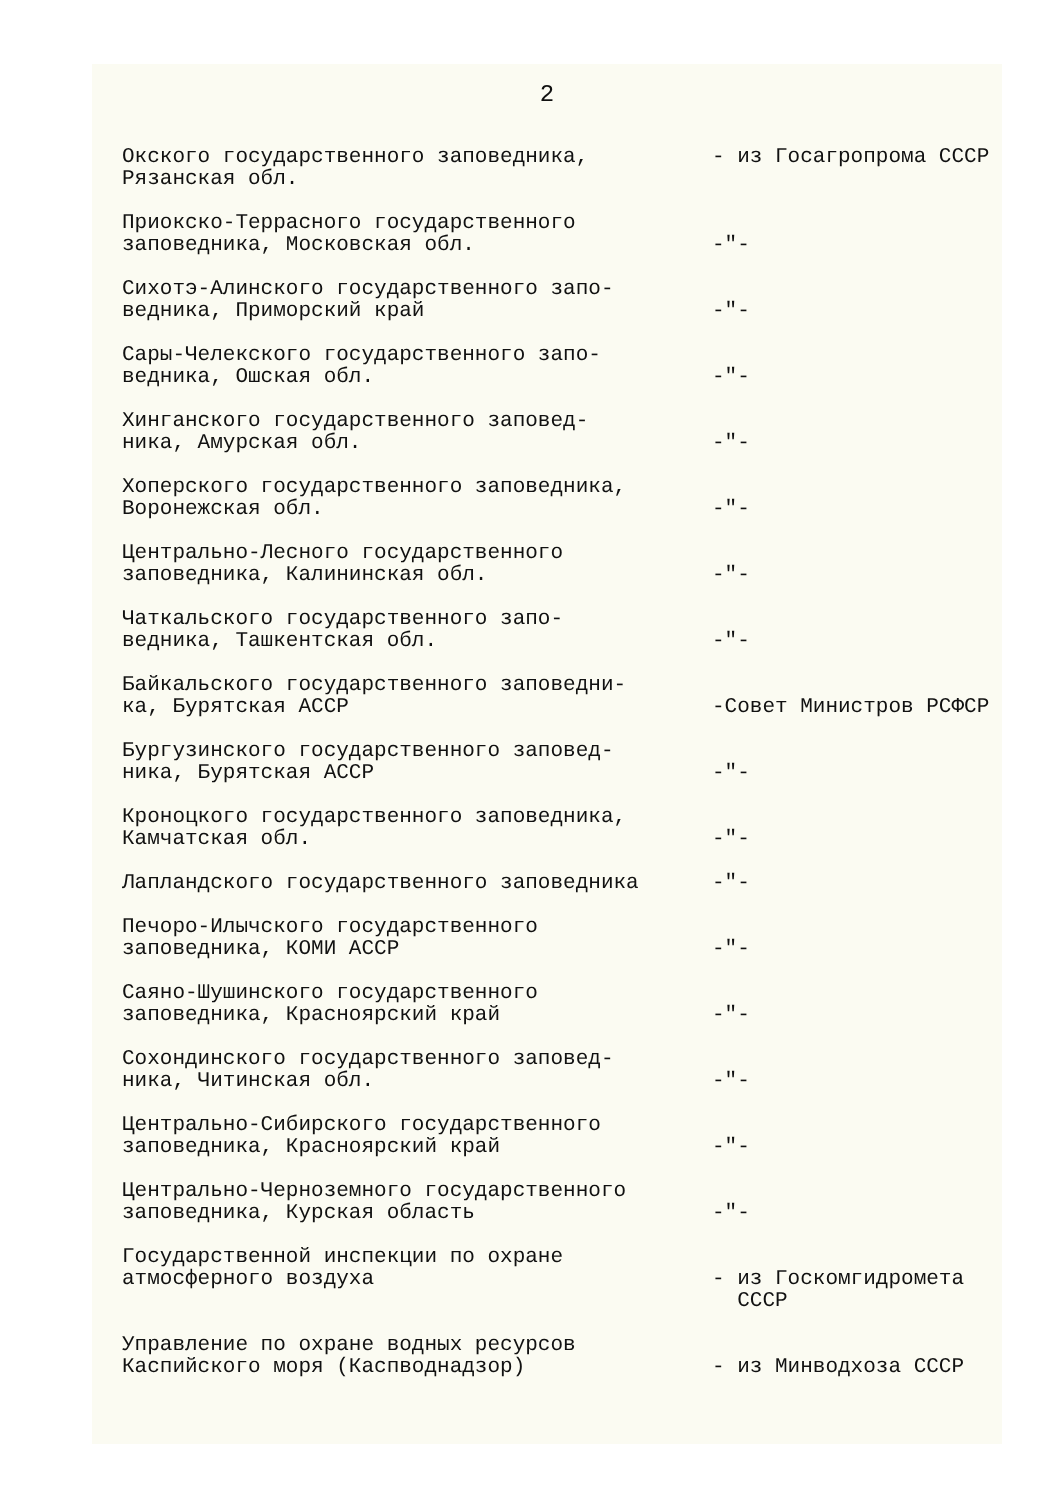2
Окского государственного заповедника,
Рязанская обл.
- из Госагропрома СССР
Приокско-Террасного государственного
заповедника, Московская обл.
-"-
Сихотэ-Алинского государственного запо-
ведника, Приморский край
-"-
Сары-Челекского государственного запо-
ведника, Ошская обл.
-"-
Хинганского государственного заповед-
ника, Амурская обл.
-"-
Хоперского государственного заповедника,
Воронежская обл.
-"-
Центрально-Лесного государственного
заповедника, Калининская обл.
-"-
Чаткальского государственного запо-
ведника, Ташкентская обл.
-"-
Байкальского государственного заповедни-
ка, Бурятская АССР
-Совет Министров РСФСР
Бургузинского государственного заповед-
ника, Бурятская АССР
-"-
Кроноцкого государственного заповедника,
Камчатская обл.
-"-
Лапландского государственного заповедника -"-
Печоро-Илычского государственного
заповедника, КОМИ АССР
-"-
Саяно-Шушинского государственного
заповедника, Красноярский край
-"-
Сохондинского государственного заповед-
ника, Читинская обл.
-"-
Центрально-Сибирского государственного
заповедника, Красноярский край
-"-
Центрально-Черноземного государственного
заповедника, Курская область
-"-
Государственной инспекции по охране
атмосферного воздуха
- из Госкомгидромета
СССР
Управление по охране водных ресурсов
Каспийского моря (Каспводнадзор)
- из Минводхоза СССР